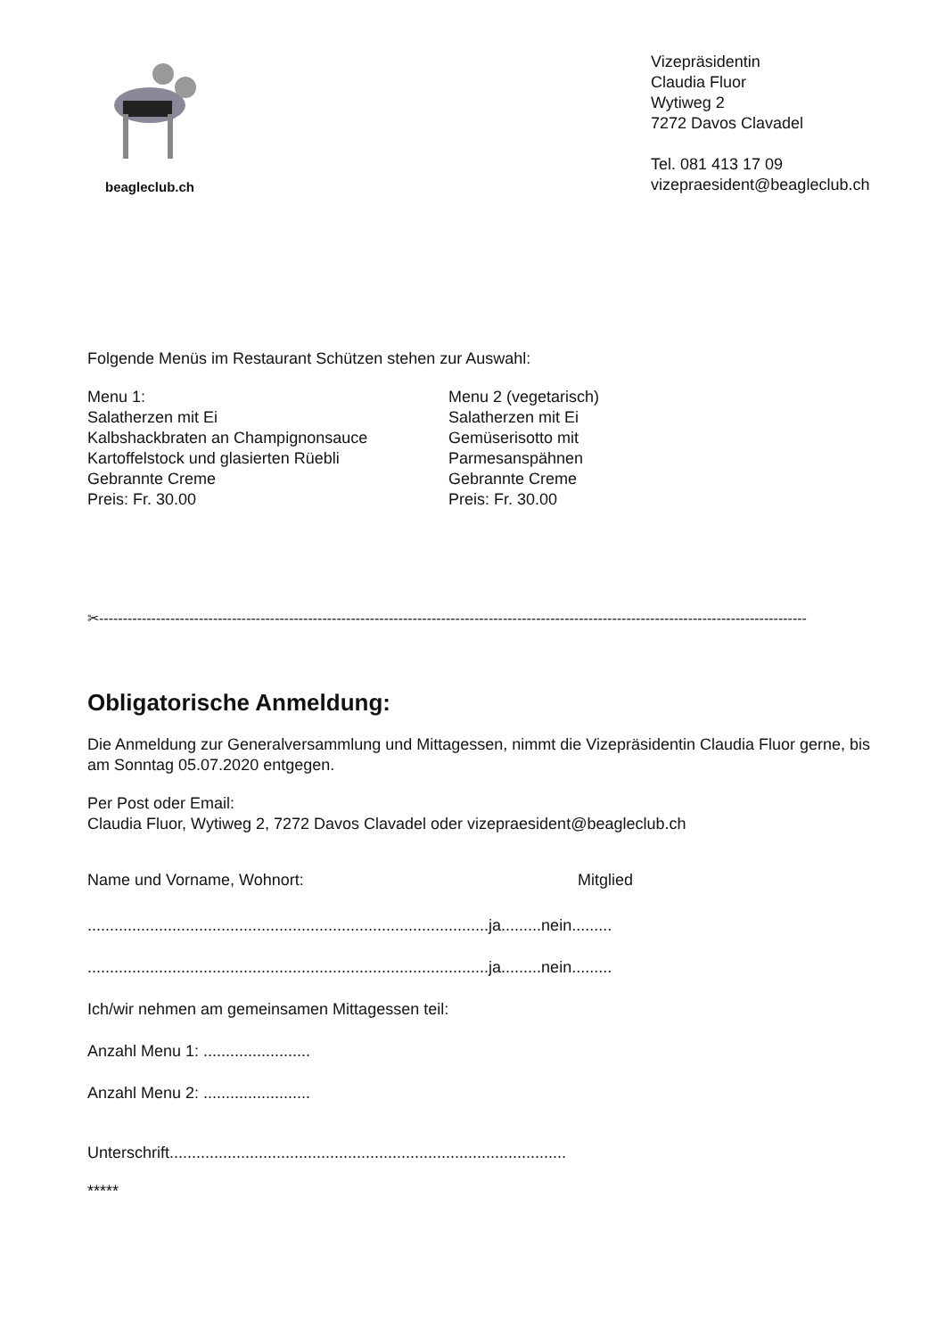beagleclub.ch
Vizepräsidentin
Claudia Fluor
Wytiweg 2
7272 Davos Clavadel
Tel. 081 413 17 09
vizepraesident@beagleclub.ch
Folgende Menüs im Restaurant Schützen stehen zur Auswahl:
Menu 1:
Salatherzen mit Ei
Kalbshackbraten an Champignonsauce
Kartoffelstock und glasierten Rüebli
Gebrannte Creme
Preis: Fr. 30.00
Menu 2 (vegetarisch)
Salatherzen mit Ei
Gemüserisotto mit
Parmesanspähnen
Gebrannte Creme
Preis: Fr. 30.00
✂-----------------------------------------------------------------------------------------------------------------------------------------------------
Obligatorische Anmeldung:
Die Anmeldung zur Generalversammlung und Mittagessen, nimmt die Vizepräsidentin Claudia Fluor gerne, bis am Sonntag 05.07.2020 entgegen.
Per Post oder Email:
Claudia Fluor, Wytiweg 2, 7272 Davos Clavadel oder vizepraesident@beagleclub.ch
Name und Vorname, Wohnort: Mitglied
..........................................................................................ja.........nein.........
..........................................................................................ja.........nein.........
Ich/wir nehmen am gemeinsamen Mittagessen teil:
Anzahl Menu 1: ........................
Anzahl Menu 2: ........................
Unterschrift.........................................................................................
*****